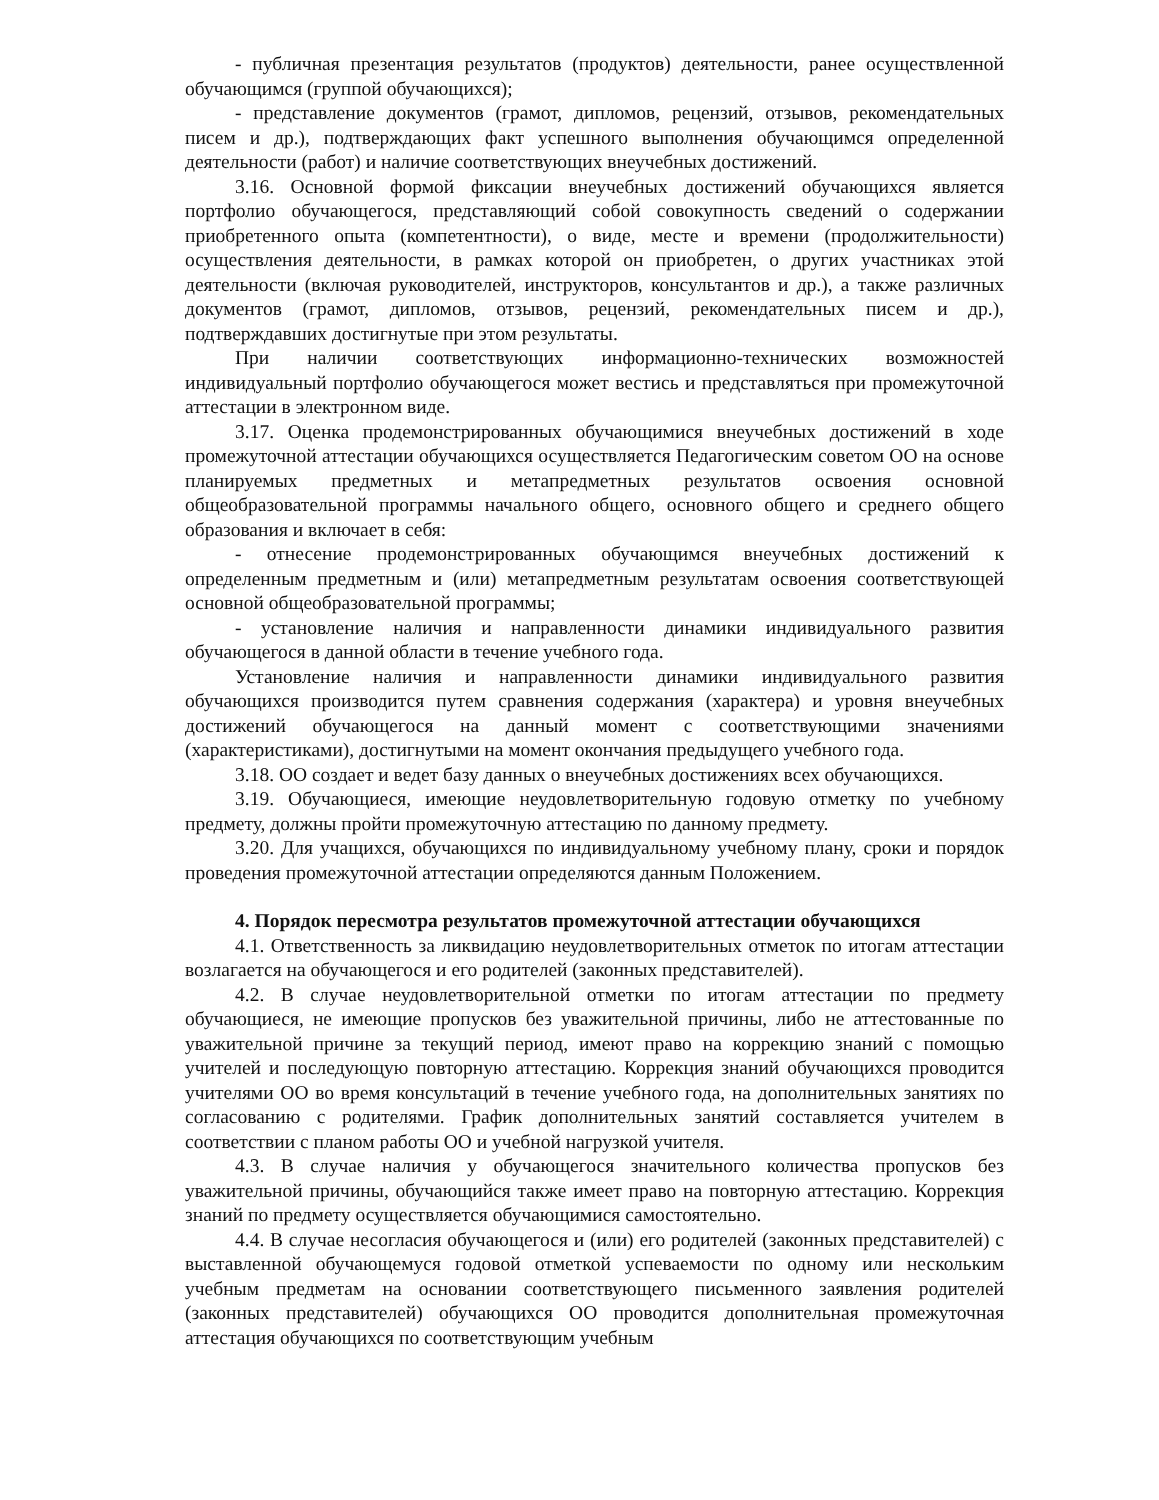- публичная презентация результатов (продуктов) деятельности, ранее осуществленной обучающимся (группой обучающихся);
- представление документов (грамот, дипломов, рецензий, отзывов, рекомендательных писем и др.), подтверждающих факт успешного выполнения обучающимся определенной деятельности (работ) и наличие соответствующих внеучебных достижений.
3.16. Основной формой фиксации внеучебных достижений обучающихся является портфолио обучающегося, представляющий собой совокупность сведений о содержании приобретенного опыта (компетентности), о виде, месте и времени (продолжительности) осуществления деятельности, в рамках которой он приобретен, о других участниках этой деятельности (включая руководителей, инструкторов, консультантов и др.), а также различных документов (грамот, дипломов, отзывов, рецензий, рекомендательных писем и др.), подтверждавших достигнутые при этом результаты.
При наличии соответствующих информационно-технических возможностей индивидуальный портфолио обучающегося может вестись и представляться при промежуточной аттестации в электронном виде.
3.17. Оценка продемонстрированных обучающимися внеучебных достижений в ходе промежуточной аттестации обучающихся осуществляется Педагогическим советом ОО на основе планируемых предметных и метапредметных результатов освоения основной общеобразовательной программы начального общего, основного общего и среднего общего образования и включает в себя:
- отнесение продемонстрированных обучающимся внеучебных достижений к определенным предметным и (или) метапредметным результатам освоения соответствующей основной общеобразовательной программы;
- установление наличия и направленности динамики индивидуального развития обучающегося в данной области в течение учебного года.
Установление наличия и направленности динамики индивидуального развития обучающихся производится путем сравнения содержания (характера) и уровня внеучебных достижений обучающегося на данный момент с соответствующими значениями (характеристиками), достигнутыми на момент окончания предыдущего учебного года.
3.18. ОО создает и ведет базу данных о внеучебных достижениях всех обучающихся.
3.19. Обучающиеся, имеющие неудовлетворительную годовую отметку по учебному предмету, должны пройти промежуточную аттестацию по данному предмету.
3.20. Для учащихся, обучающихся по индивидуальному учебному плану, сроки и порядок проведения промежуточной аттестации определяются данным Положением.
4. Порядок пересмотра результатов промежуточной аттестации обучающихся
4.1. Ответственность за ликвидацию неудовлетворительных отметок по итогам аттестации возлагается на обучающегося и его родителей (законных представителей).
4.2. В случае неудовлетворительной отметки по итогам аттестации по предмету обучающиеся, не имеющие пропусков без уважительной причины, либо не аттестованные по уважительной причине за текущий период, имеют право на коррекцию знаний с помощью учителей и последующую повторную аттестацию. Коррекция знаний обучающихся проводится учителями ОО во время консультаций в течение учебного года, на дополнительных занятиях по согласованию с родителями. График дополнительных занятий составляется учителем в соответствии с планом работы ОО и учебной нагрузкой учителя.
4.3. В случае наличия у обучающегося значительного количества пропусков без уважительной причины, обучающийся также имеет право на повторную аттестацию. Коррекция знаний по предмету осуществляется обучающимися самостоятельно.
4.4. В случае несогласия обучающегося и (или) его родителей (законных представителей) с выставленной обучающемуся годовой отметкой успеваемости по одному или нескольким учебным предметам на основании соответствующего письменного заявления родителей (законных представителей) обучающихся ОО проводится дополнительная промежуточная аттестация обучающихся по соответствующим учебным